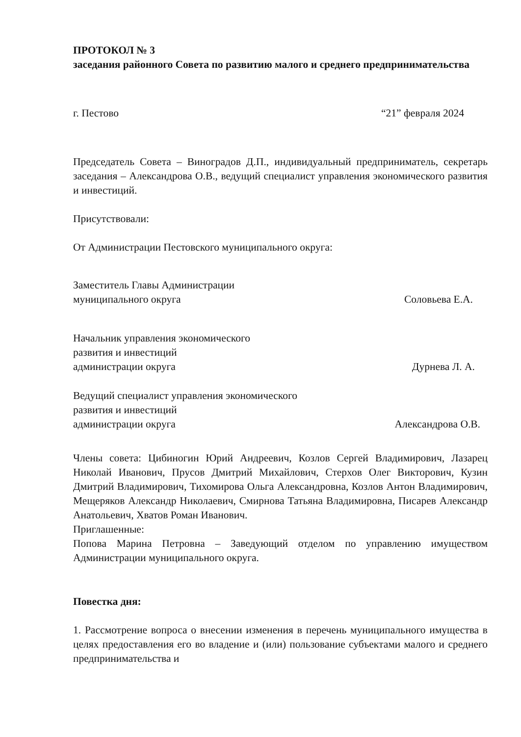ПРОТОКОЛ № 3
заседания районного Совета по развитию малого и среднего предпринимательства
г. Пестово “21” февраля 2024
Председатель Совета – Виноградов Д.П., индивидуальный предприниматель, секретарь заседания – Александрова О.В., ведущий специалист управления экономического развития и инвестиций.
Присутствовали:
От Администрации Пестовского муниципального округа:
Заместитель Главы Администрации
муниципального округа Соловьева Е.А.
Начальник управления экономического
развития и инвестиций
администрации округа Дурнева Л. А.
Ведущий специалист управления экономического
развития и инвестиций
администрации округа Александрова О.В.
Члены совета: Цибиногин Юрий Андреевич, Козлов Сергей Владимирович, Лазарец Николай Иванович, Прусов Дмитрий Михайлович, Стерхов Олег Викторович, Кузин Дмитрий Владимирович, Тихомирова Ольга Александровна, Козлов Антон Владимирович, Мещеряков Александр Николаевич, Смирнова Татьяна Владимировна, Писарев Александр Анатольевич, Хватов Роман Иванович.
Приглашенные:
Попова Марина Петровна – Заведующий отделом по управлению имуществом Администрации муниципального округа.
Повестка дня:
1. Рассмотрение вопроса о внесении изменения в перечень муниципального имущества в целях предоставления его во владение и (или) пользование субъектами малого и среднего предпринимательства и